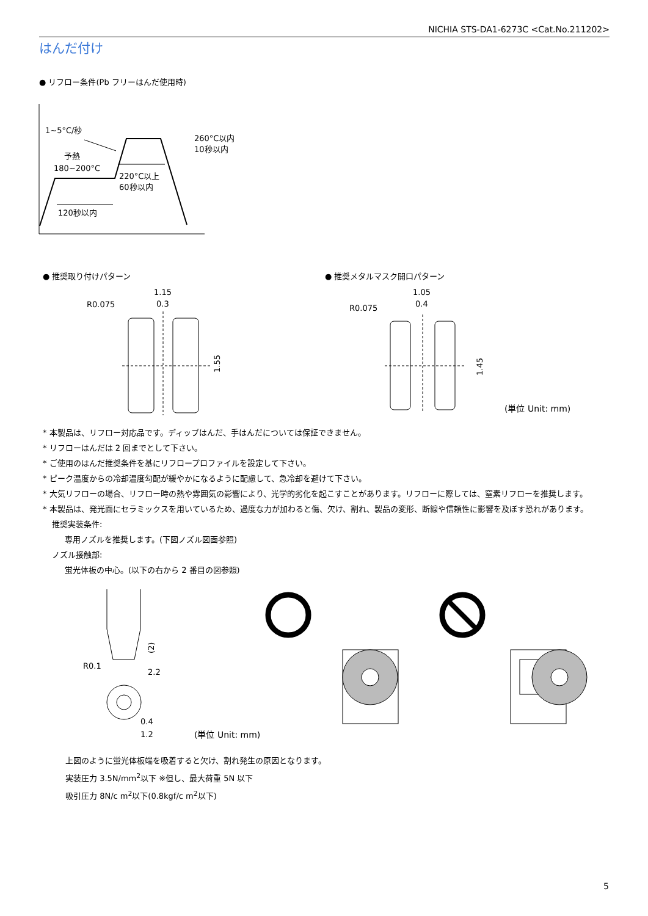NICHIA STS-DA1-6273C <Cat.No.211202>
はんだ付け
● リフロー条件(Pb フリーはんだ使用時)
1~5°C/秒
予熱
180~200°C
260°C以内
10秒以内
220°C以上
60秒以内
120秒以内
● 推奨取り付けパターン ● 推奨メタルマスク開口パターン
1.15
0.3
R0.075
1.55
1.05
0.4
R0.075
1.45
(単位 Unit: mm)
* 本製品は、リフロー対応品です。ディップはんだ、手はんだについては保証できません。
* リフローはんだは 2 回までとして下さい。
* ご使用のはんだ推奨条件を基にリフロープロファイルを設定して下さい。
* ピーク温度からの冷却温度勾配が緩やかになるように配慮して、急冷却を避けて下さい。
* 大気リフローの場合、リフロー時の熱や雰囲気の影響により、光学的劣化を起こすことがあります。リフローに際しては、窒素リフローを推奨します。
* 本製品は、発光面にセラミックスを用いているため、過度な力が加わると傷、欠け、割れ、製品の変形、断線や信頼性に影響を及ぼす恐れがあります。
推奨実装条件:
専用ノズルを推奨します。(下図ノズル図面参照)
ノズル接触部:
蛍光体板の中心。(以下の右から 2 番目の図参照)
(2)
R0.1
2.2
0.4
1.2
(単位 Unit: mm)
上図のように蛍光体板端を吸着すると欠け、割れ発生の原因となります。
実装圧力 3.5N/mm<sup>2</sup>以下 ※但し、最大荷重 5N 以下
吸引圧力 8N/c m<sup>2</sup>以下(0.8kgf/c m<sup>2</sup>以下)
5